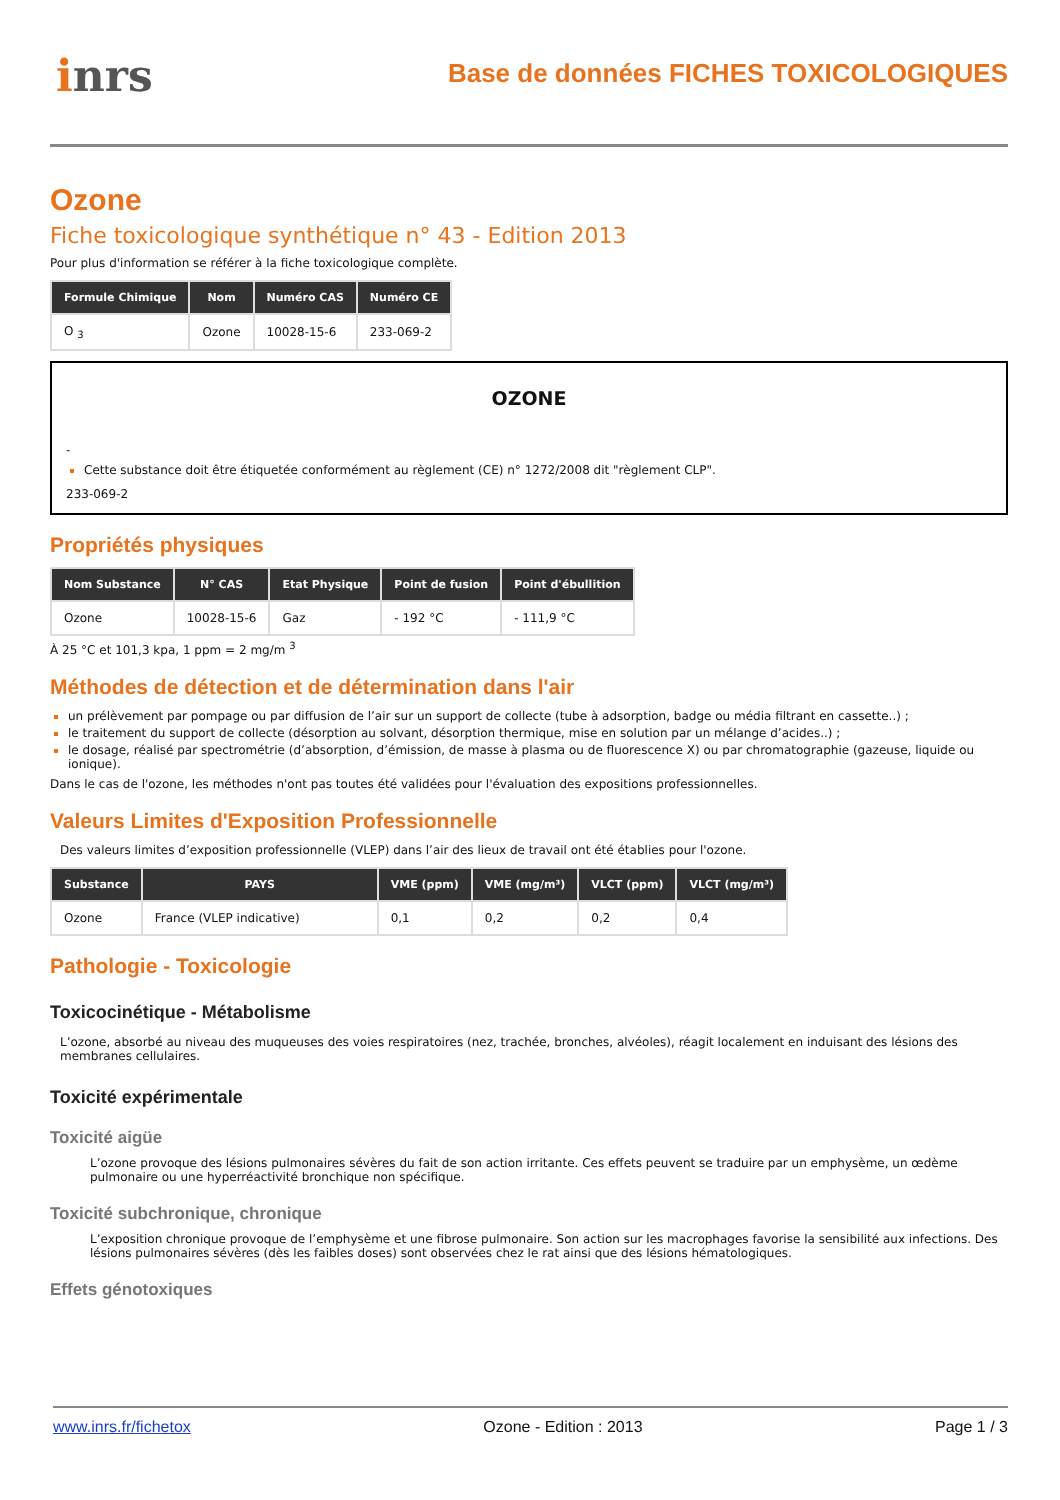inrs
Base de données FICHES TOXICOLOGIQUES
Ozone
Fiche toxicologique synthétique n° 43 - Edition 2013
Pour plus d'information se référer à la fiche toxicologique complète.
| Formule Chimique | Nom | Numéro CAS | Numéro CE |
| --- | --- | --- | --- |
| O <sub>3</sub> | Ozone | 10028-15-6 | 233-069-2 |
OZONE
-
Cette substance doit être étiquetée conformément au règlement (CE) n° 1272/2008 dit "règlement CLP".
233-069-2
Propriétés physiques
| Nom Substance | N° CAS | Etat Physique | Point de fusion | Point d'ébullition |
| --- | --- | --- | --- | --- |
| Ozone | 10028-15-6 | Gaz | - 192 °C | - 111,9 °C |
À 25 °C et 101,3 kpa, 1 ppm = 2 mg/m <sup>3</sup>
Méthodes de détection et de détermination dans l'air
un prélèvement par pompage ou par diffusion de l’air sur un support de collecte (tube à adsorption, badge ou média filtrant en cassette..) ;
le traitement du support de collecte (désorption au solvant, désorption thermique, mise en solution par un mélange d’acides..) ;
le dosage, réalisé par spectrométrie (d’absorption, d’émission, de masse à plasma ou de fluorescence X) ou par chromatographie (gazeuse, liquide ou ionique).
Dans le cas de l'ozone, les méthodes n'ont pas toutes été validées pour l'évaluation des expositions professionnelles.
Valeurs Limites d'Exposition Professionnelle
Des valeurs limites d’exposition professionnelle (VLEP) dans l’air des lieux de travail ont été établies pour l'ozone.
| Substance | PAYS | VME (ppm) | VME (mg/m³) | VLCT (ppm) | VLCT (mg/m³) |
| --- | --- | --- | --- | --- | --- |
| Ozone | France (VLEP indicative) | 0,1 | 0,2 | 0,2 | 0,4 |
Pathologie - Toxicologie
Toxicocinétique - Métabolisme
L’ozone, absorbé au niveau des muqueuses des voies respiratoires (nez, trachée, bronches, alvéoles), réagit localement en induisant des lésions des membranes cellulaires.
Toxicité expérimentale
Toxicité aigüe
L’ozone provoque des lésions pulmonaires sévères du fait de son action irritante. Ces effets peuvent se traduire par un emphysème, un œdème pulmonaire ou une hyperréactivité bronchique non spécifique.
Toxicité subchronique, chronique
L’exposition chronique provoque de l’emphysème et une fibrose pulmonaire. Son action sur les macrophages favorise la sensibilité aux infections. Des lésions pulmonaires sévères (dès les faibles doses) sont observées chez le rat ainsi que des lésions hématologiques.
Effets génotoxiques
www.inrs.fr/fichetox Ozone - Edition : 2013 Page 1 / 3